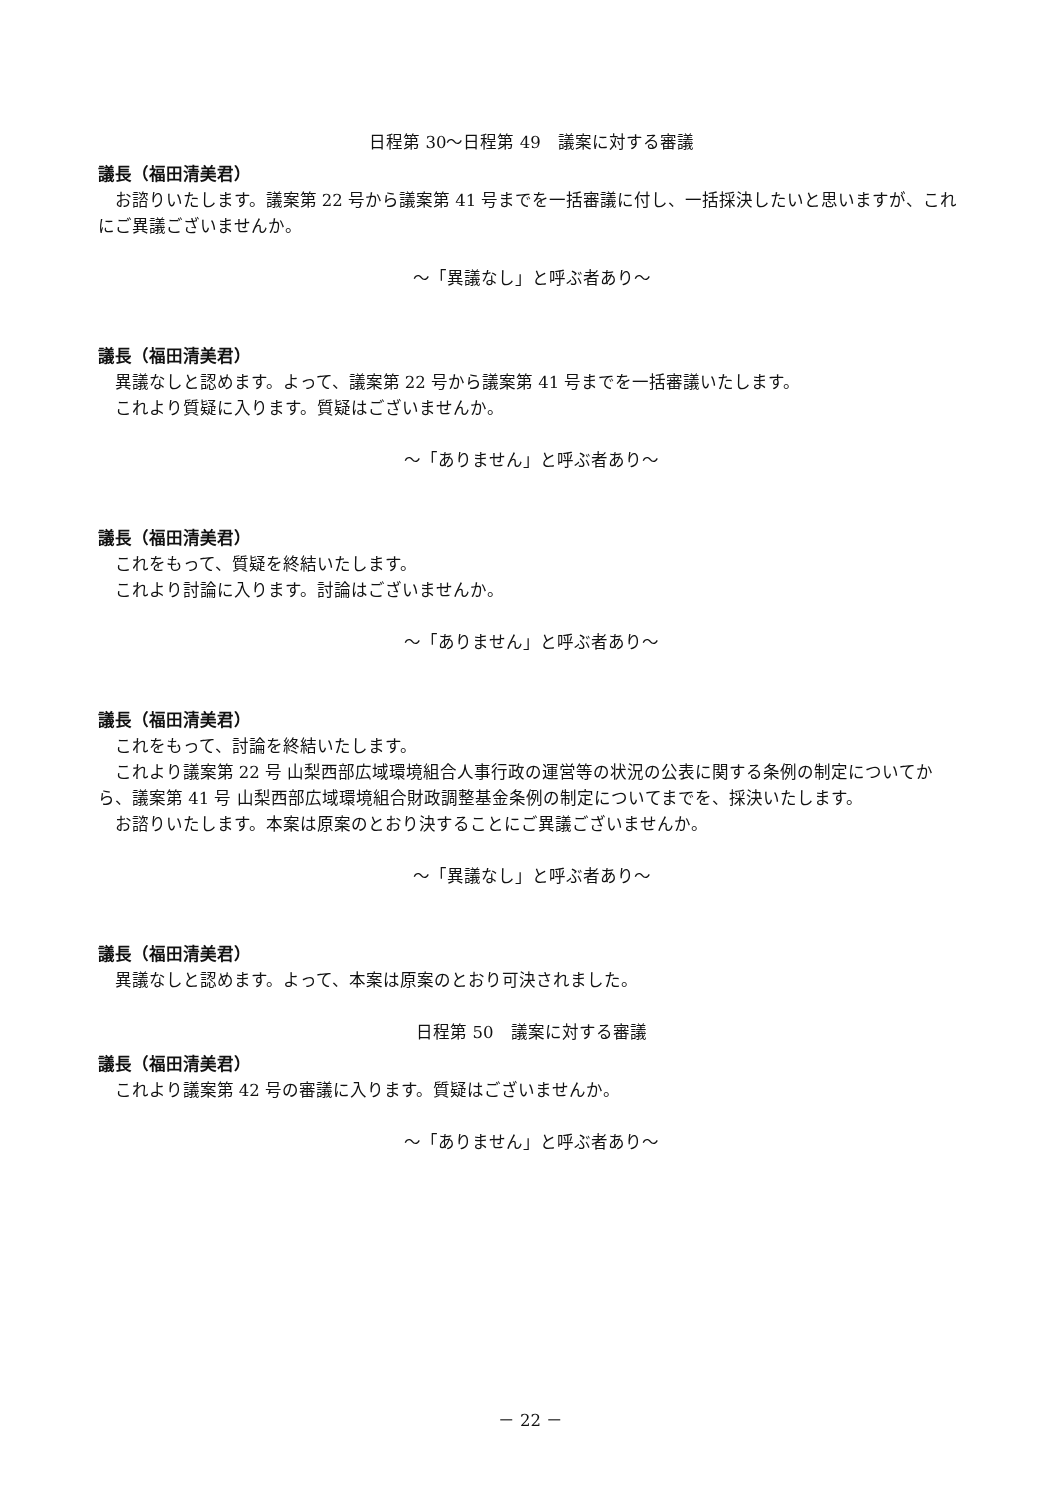日程第 30～日程第 49　議案に対する審議
議長（福田清美君）
お諮りいたします。議案第 22 号から議案第 41 号までを一括審議に付し、一括採決したいと思いますが、これにご異議ございませんか。
～「異議なし」と呼ぶ者あり～
議長（福田清美君）
異議なしと認めます。よって、議案第 22 号から議案第 41 号までを一括審議いたします。
これより質疑に入ります。質疑はございませんか。
～「ありません」と呼ぶ者あり～
議長（福田清美君）
これをもって、質疑を終結いたします。
これより討論に入ります。討論はございませんか。
～「ありません」と呼ぶ者あり～
議長（福田清美君）
これをもって、討論を終結いたします。
これより議案第 22 号 山梨西部広域環境組合人事行政の運営等の状況の公表に関する条例の制定についてから、議案第 41 号 山梨西部広域環境組合財政調整基金条例の制定についてまでを、採決いたします。
お諮りいたします。本案は原案のとおり決することにご異議ございませんか。
～「異議なし」と呼ぶ者あり～
議長（福田清美君）
異議なしと認めます。よって、本案は原案のとおり可決されました。
日程第 50　議案に対する審議
議長（福田清美君）
これより議案第 42 号の審議に入ります。質疑はございませんか。
～「ありません」と呼ぶ者あり～
－ 22 －